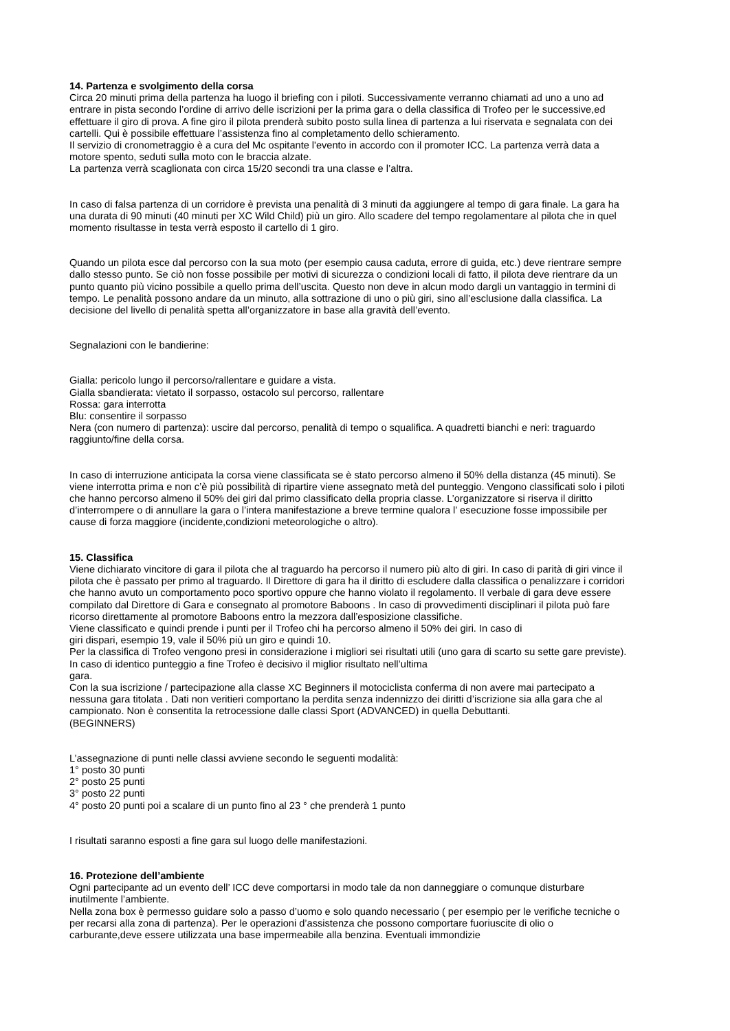14. Partenza e svolgimento della corsa
Circa 20 minuti prima della partenza ha luogo il briefing con i piloti. Successivamente verranno chiamati ad uno a uno ad entrare in pista secondo l’ordine di arrivo delle iscrizioni per la prima gara o della classifica di Trofeo per le successive,ed effettuare il giro di prova. A fine giro il pilota prenderà subito posto sulla linea di partenza a lui riservata e segnalata con dei cartelli. Qui è possibile effettuare l’assistenza fino al completamento dello schieramento.
Il servizio di cronometraggio è a cura del Mc ospitante l'evento in accordo con il promoter ICC. La partenza verrà data a motore spento, seduti sulla moto con le braccia alzate.
La partenza verrà scaglionata con circa 15/20 secondi tra una classe e l’altra.
In caso di falsa partenza di un corridore è prevista una penalità di 3 minuti da aggiungere al tempo di gara finale. La gara ha una durata di 90 minuti (40 minuti per XC Wild Child) più un giro. Allo scadere del tempo regolamentare al pilota che in quel momento risultasse in testa verrà esposto il cartello di 1 giro.
Quando un pilota esce dal percorso con la sua moto (per esempio causa caduta, errore di guida, etc.) deve rientrare sempre dallo stesso punto. Se ciò non fosse possibile per motivi di sicurezza o condizioni locali di fatto, il pilota deve rientrare da un punto quanto più vicino possibile a quello prima dell’uscita. Questo non deve in alcun modo dargli un vantaggio in termini di tempo. Le penalità possono andare da un minuto, alla sottrazione di uno o più giri, sino all’esclusione dalla classifica. La decisione del livello di penalità spetta all’organizzatore in base alla gravità dell’evento.
Segnalazioni con le bandierine:
Gialla: pericolo lungo il percorso/rallentare e guidare a vista.
Gialla sbandierata: vietato il sorpasso, ostacolo sul percorso, rallentare
Rossa: gara interrotta
Blu: consentire il sorpasso
Nera (con numero di partenza): uscire dal percorso, penalità di tempo o squalifica. A quadretti bianchi e neri: traguardo raggiunto/fine della corsa.
In caso di interruzione anticipata la corsa viene classificata se è stato percorso almeno il 50% della distanza (45 minuti). Se viene interrotta prima e non c’è più possibilità di ripartire viene assegnato metà del punteggio. Vengono classificati solo i piloti che hanno percorso almeno il 50% dei giri dal primo classificato della propria classe. L’organizzatore si riserva il diritto d’interrompere o di annullare la gara o l’intera manifestazione a breve termine qualora l’ esecuzione fosse impossibile per cause di forza maggiore (incidente,condizioni meteorologiche o altro).
15. Classifica
Viene dichiarato vincitore di gara il pilota che al traguardo ha percorso il numero più alto di giri. In caso di parità di giri vince il pilota che è passato per primo al traguardo. Il Direttore di gara ha il diritto di escludere dalla classifica o penalizzare i corridori che hanno avuto un comportamento poco sportivo oppure che hanno violato il regolamento. Il verbale di gara deve essere compilato dal Direttore di Gara e consegnato al promotore Baboons . In caso di provvedimenti disciplinari il pilota può fare ricorso direttamente al promotore Baboons entro la mezzora dall’esposizione classifiche.
Viene classificato e quindi prende i punti per il Trofeo chi ha percorso almeno il 50% dei giri. In caso di
giri dispari, esempio 19, vale il 50% più un giro e quindi 10.
Per la classifica di Trofeo vengono presi in considerazione i migliori sei risultati utili (uno gara di scarto su sette gare previste).
In caso di identico punteggio a fine Trofeo è decisivo il miglior risultato nell’ultima
gara.
Con la sua iscrizione / partecipazione alla classe XC Beginners il motociclista conferma di non avere mai partecipato a nessuna gara titolata . Dati non veritieri comportano la perdita senza indennizzo dei diritti d’iscrizione sia alla gara che al
campionato. Non è consentita la retrocessione dalle classi Sport (ADVANCED) in quella Debuttanti.
(BEGINNERS)
L’assegnazione di punti nelle classi avviene secondo le seguenti modalità:
1° posto 30 punti
2° posto 25 punti
3° posto 22 punti
4° posto 20 punti poi a scalare di un punto fino al 23 ° che prenderà 1 punto
I risultati saranno esposti a fine gara sul luogo delle manifestazioni.
16. Protezione dell’ambiente
Ogni partecipante ad un evento dell’ ICC deve comportarsi in modo tale da non danneggiare o comunque disturbare inutilmente l’ambiente.
Nella zona box è permesso guidare solo a passo d’uomo e solo quando necessario ( per esempio per le verifiche tecniche o per recarsi alla zona di partenza). Per le operazioni d’assistenza che possono comportare fuoriuscite di olio o carburante,deve essere utilizzata una base impermeabile alla benzina. Eventuali immondizie